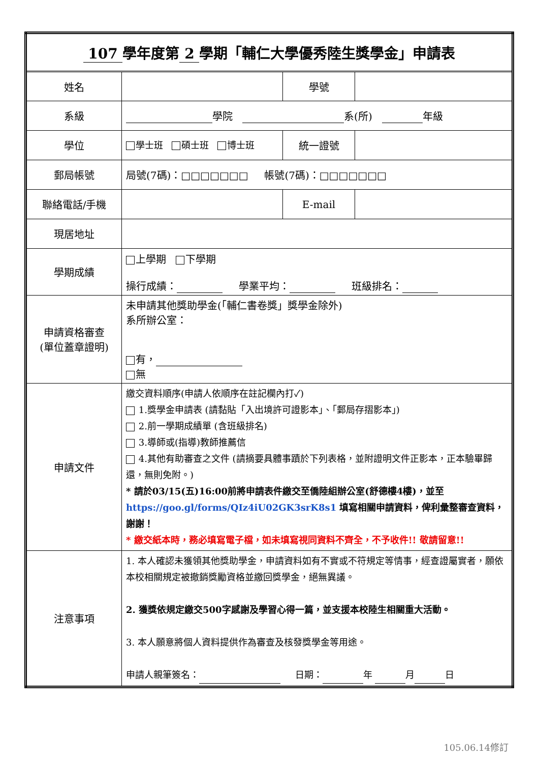| 107 學年度第 2 學期「輔仁大學優秀陸生獎學金」申請表 | | | |
| 姓名 | | 學號 | |
| 系級 | 學院 系(所) 年級 | | |
| 學位 | 學士班 碩士班 博士班 | 統一證號 | |
| 郵局帳號 | 局號(7碼)：□□□□□□□ 帳號(7碼)：□□□□□□□ | | |
| 聯絡電話/手機 | | E-mail | |
| 現居地址 | | | |
| 學期成績 | 上學期 下學期 操行成績： 學業平均： 班級排名： | | |
| 申請資格審查 (單位蓋章證明) | 未申請其他獎助學金(「輔仁書卷獎」獎學金除外) 系所辦公室： 有， 無 | | |
| 申請文件 | 繳交資料順序(申請人依順序在註記欄內打✓) 1.獎學金申請表 (請黏貼「入出境許可證影本」、「郵局存摺影本」) 2.前一學期成績單 (含班級排名) 3.導師或(指導)教師推薦信 4.其他有助審查之文件 (請摘要具體事蹟於下列表格，並附證明文件正影本，正本驗畢歸還，無則免附。) * 請於03/15(五)16:00前將申請表件繳交至僑陸組辦公室(舒德樓4樓)，並至 https://goo.gl/forms/QIz4iU02GK3srK8s1 填寫相關申請資料，俾利彙整審查資料，謝謝！ * 繳交紙本時，務必填寫電子檔，如未填寫視同資料不齊全，不予收件!! 敬請留意!! | | |
| 注意事項 | 1. 本人確認未獲領其他獎助學金，申請資料如有不實或不符規定等情事，經查證屬實者，願依本校相關規定被撤銷獎勵資格並繳回獎學金，絕無異議。 2. 獲獎依規定繳交500字感謝及學習心得一篇，並支援本校陸生相關重大活動。 3. 本人願意將個人資料提供作為審查及核發獎學金等用途。 申請人親筆簽名： 日期： 年 月 日 | | |
105.06.14修訂